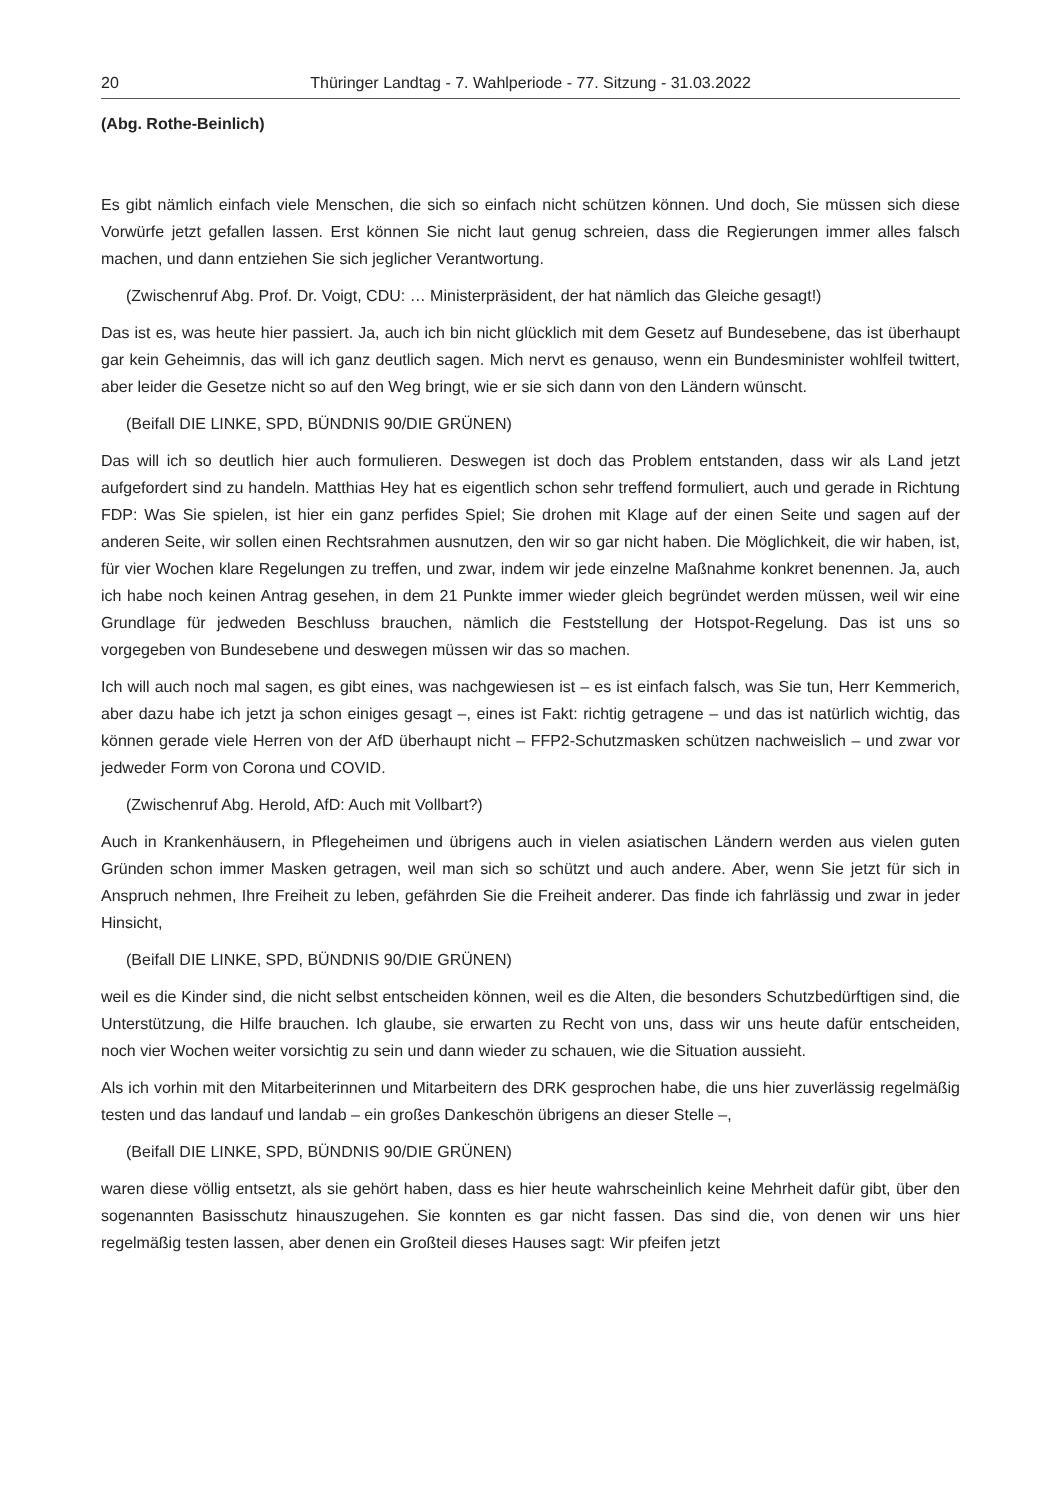20 Thüringer Landtag - 7. Wahlperiode - 77. Sitzung - 31.03.2022
(Abg. Rothe-Beinlich)
Es gibt nämlich einfach viele Menschen, die sich so einfach nicht schützen können. Und doch, Sie müssen sich diese Vorwürfe jetzt gefallen lassen. Erst können Sie nicht laut genug schreien, dass die Regierungen immer alles falsch machen, und dann entziehen Sie sich jeglicher Verantwortung.
(Zwischenruf Abg. Prof. Dr. Voigt, CDU: … Ministerpräsident, der hat nämlich das Gleiche gesagt!)
Das ist es, was heute hier passiert. Ja, auch ich bin nicht glücklich mit dem Gesetz auf Bundesebene, das ist überhaupt gar kein Geheimnis, das will ich ganz deutlich sagen. Mich nervt es genauso, wenn ein Bundesminister wohlfeil twittert, aber leider die Gesetze nicht so auf den Weg bringt, wie er sie sich dann von den Ländern wünscht.
(Beifall DIE LINKE, SPD, BÜNDNIS 90/DIE GRÜNEN)
Das will ich so deutlich hier auch formulieren. Deswegen ist doch das Problem entstanden, dass wir als Land jetzt aufgefordert sind zu handeln. Matthias Hey hat es eigentlich schon sehr treffend formuliert, auch und gerade in Richtung FDP: Was Sie spielen, ist hier ein ganz perfides Spiel; Sie drohen mit Klage auf der einen Seite und sagen auf der anderen Seite, wir sollen einen Rechtsrahmen ausnutzen, den wir so gar nicht haben. Die Möglichkeit, die wir haben, ist, für vier Wochen klare Regelungen zu treffen, und zwar, indem wir jede einzelne Maßnahme konkret benennen. Ja, auch ich habe noch keinen Antrag gesehen, in dem 21 Punkte immer wieder gleich begründet werden müssen, weil wir eine Grundlage für jedweden Beschluss brauchen, nämlich die Feststellung der Hotspot-Regelung. Das ist uns so vorgegeben von Bundesebene und deswegen müssen wir das so machen.
Ich will auch noch mal sagen, es gibt eines, was nachgewiesen ist – es ist einfach falsch, was Sie tun, Herr Kemmerich, aber dazu habe ich jetzt ja schon einiges gesagt –, eines ist Fakt: richtig getragene – und das ist natürlich wichtig, das können gerade viele Herren von der AfD überhaupt nicht – FFP2-Schutzmasken schützen nachweislich – und zwar vor jedweder Form von Corona und COVID.
(Zwischenruf Abg. Herold, AfD: Auch mit Vollbart?)
Auch in Krankenhäusern, in Pflegeheimen und übrigens auch in vielen asiatischen Ländern werden aus vielen guten Gründen schon immer Masken getragen, weil man sich so schützt und auch andere. Aber, wenn Sie jetzt für sich in Anspruch nehmen, Ihre Freiheit zu leben, gefährden Sie die Freiheit anderer. Das finde ich fahrlässig und zwar in jeder Hinsicht,
(Beifall DIE LINKE, SPD, BÜNDNIS 90/DIE GRÜNEN)
weil es die Kinder sind, die nicht selbst entscheiden können, weil es die Alten, die besonders Schutzbedürftigen sind, die Unterstützung, die Hilfe brauchen. Ich glaube, sie erwarten zu Recht von uns, dass wir uns heute dafür entscheiden, noch vier Wochen weiter vorsichtig zu sein und dann wieder zu schauen, wie die Situation aussieht.
Als ich vorhin mit den Mitarbeiterinnen und Mitarbeitern des DRK gesprochen habe, die uns hier zuverlässig regelmäßig testen und das landauf und landab – ein großes Dankeschön übrigens an dieser Stelle –,
(Beifall DIE LINKE, SPD, BÜNDNIS 90/DIE GRÜNEN)
waren diese völlig entsetzt, als sie gehört haben, dass es hier heute wahrscheinlich keine Mehrheit dafür gibt, über den sogenannten Basisschutz hinauszugehen. Sie konnten es gar nicht fassen. Das sind die, von denen wir uns hier regelmäßig testen lassen, aber denen ein Großteil dieses Hauses sagt: Wir pfeifen jetzt